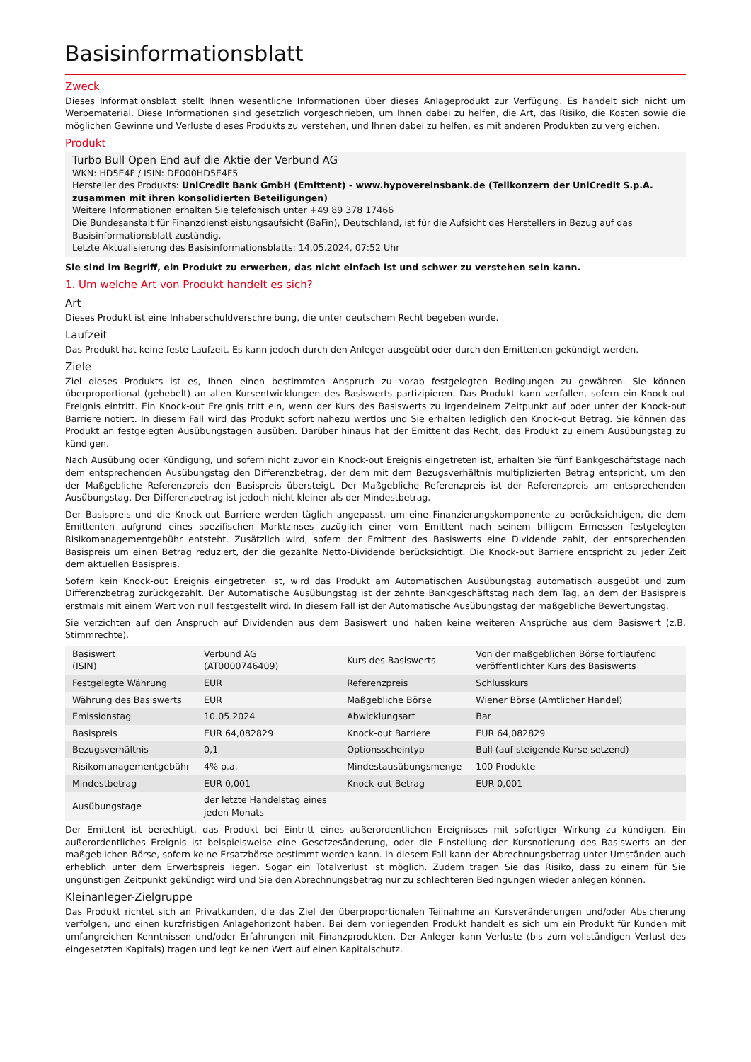Basisinformationsblatt
Zweck
Dieses Informationsblatt stellt Ihnen wesentliche Informationen über dieses Anlageprodukt zur Verfügung. Es handelt sich nicht um Werbematerial. Diese Informationen sind gesetzlich vorgeschrieben, um Ihnen dabei zu helfen, die Art, das Risiko, die Kosten sowie die möglichen Gewinne und Verluste dieses Produkts zu verstehen, und Ihnen dabei zu helfen, es mit anderen Produkten zu vergleichen.
Produkt
Turbo Bull Open End auf die Aktie der Verbund AG
WKN: HD5E4F / ISIN: DE000HD5E4F5
Hersteller des Produkts: UniCredit Bank GmbH (Emittent) - www.hypovereinsbank.de (Teilkonzern der UniCredit S.p.A. zusammen mit ihren konsolidierten Beteiligungen)
Weitere Informationen erhalten Sie telefonisch unter +49 89 378 17466
Die Bundesanstalt für Finanzdienstleistungsaufsicht (BaFin), Deutschland, ist für die Aufsicht des Herstellers in Bezug auf das Basisinformationsblatt zuständig.
Letzte Aktualisierung des Basisinformationsblatts: 14.05.2024, 07:52 Uhr
Sie sind im Begriff, ein Produkt zu erwerben, das nicht einfach ist und schwer zu verstehen sein kann.
1. Um welche Art von Produkt handelt es sich?
Art
Dieses Produkt ist eine Inhaberschuldverschreibung, die unter deutschem Recht begeben wurde.
Laufzeit
Das Produkt hat keine feste Laufzeit. Es kann jedoch durch den Anleger ausgeübt oder durch den Emittenten gekündigt werden.
Ziele
Ziel dieses Produkts ist es, Ihnen einen bestimmten Anspruch zu vorab festgelegten Bedingungen zu gewähren. Sie können überproportional (gehebelt) an allen Kursentwicklungen des Basiswerts partizipieren. Das Produkt kann verfallen, sofern ein Knock-out Ereignis eintritt. Ein Knock-out Ereignis tritt ein, wenn der Kurs des Basiswerts zu irgendeinem Zeitpunkt auf oder unter der Knock-out Barriere notiert. In diesem Fall wird das Produkt sofort nahezu wertlos und Sie erhalten lediglich den Knock-out Betrag. Sie können das Produkt an festgelegten Ausübungstagen ausüben. Darüber hinaus hat der Emittent das Recht, das Produkt zu einem Ausübungstag zu kündigen.
Nach Ausübung oder Kündigung, und sofern nicht zuvor ein Knock-out Ereignis eingetreten ist, erhalten Sie fünf Bankgeschäftstage nach dem entsprechenden Ausübungstag den Differenzbetrag, der dem mit dem Bezugsverhältnis multiplizierten Betrag entspricht, um den der Maßgebliche Referenzpreis den Basispreis übersteigt. Der Maßgebliche Referenzpreis ist der Referenzpreis am entsprechenden Ausübungstag. Der Differenzbetrag ist jedoch nicht kleiner als der Mindestbetrag.
Der Basispreis und die Knock-out Barriere werden täglich angepasst, um eine Finanzierungskomponente zu berücksichtigen, die dem Emittenten aufgrund eines spezifischen Marktzinses zuzüglich einer vom Emittent nach seinem billigem Ermessen festgelegten Risikomanagementgebühr entsteht. Zusätzlich wird, sofern der Emittent des Basiswerts eine Dividende zahlt, der entsprechenden Basispreis um einen Betrag reduziert, der die gezahlte Netto-Dividende berücksichtigt. Die Knock-out Barriere entspricht zu jeder Zeit dem aktuellen Basispreis.
Sofern kein Knock-out Ereignis eingetreten ist, wird das Produkt am Automatischen Ausübungstag automatisch ausgeübt und zum Differenzbetrag zurückgezahlt. Der Automatische Ausübungstag ist der zehnte Bankgeschäftstag nach dem Tag, an dem der Basispreis erstmals mit einem Wert von null festgestellt wird. In diesem Fall ist der Automatische Ausübungstag der maßgebliche Bewertungstag.
Sie verzichten auf den Anspruch auf Dividenden aus dem Basiswert und haben keine weiteren Ansprüche aus dem Basiswert (z.B. Stimmrechte).
| Basiswert (ISIN) | Verbund AG (AT0000746409) | Kurs des Basiswerts | Von der maßgeblichen Börse fortlaufend veröffentlichter Kurs des Basiswerts |
| Festgelegte Währung | EUR | Referenzpreis | Schlusskurs |
| Währung des Basiswerts | EUR | Maßgebliche Börse | Wiener Börse (Amtlicher Handel) |
| Emissionstag | 10.05.2024 | Abwicklungsart | Bar |
| Basispreis | EUR 64,082829 | Knock-out Barriere | EUR 64,082829 |
| Bezugsverhältnis | 0,1 | Optionsscheintyp | Bull (auf steigende Kurse setzend) |
| Risikomanagementgebühr | 4% p.a. | Mindestausübungsmenge | 100 Produkte |
| Mindestbetrag | EUR 0,001 | Knock-out Betrag | EUR 0,001 |
| Ausübungstage | der letzte Handelstag eines jeden Monats | | |
Der Emittent ist berechtigt, das Produkt bei Eintritt eines außerordentlichen Ereignisses mit sofortiger Wirkung zu kündigen. Ein außerordentliches Ereignis ist beispielsweise eine Gesetzesänderung, oder die Einstellung der Kursnotierung des Basiswerts an der maßgeblichen Börse, sofern keine Ersatzbörse bestimmt werden kann. In diesem Fall kann der Abrechnungsbetrag unter Umständen auch erheblich unter dem Erwerbspreis liegen. Sogar ein Totalverlust ist möglich. Zudem tragen Sie das Risiko, dass zu einem für Sie ungünstigen Zeitpunkt gekündigt wird und Sie den Abrechnungsbetrag nur zu schlechteren Bedingungen wieder anlegen können.
Kleinanleger-Zielgruppe
Das Produkt richtet sich an Privatkunden, die das Ziel der überproportionalen Teilnahme an Kursveränderungen und/oder Absicherung verfolgen, und einen kurzfristigen Anlagehorizont haben. Bei dem vorliegenden Produkt handelt es sich um ein Produkt für Kunden mit umfangreichen Kenntnissen und/oder Erfahrungen mit Finanzprodukten. Der Anleger kann Verluste (bis zum vollständigen Verlust des eingesetzten Kapitals) tragen und legt keinen Wert auf einen Kapitalschutz.